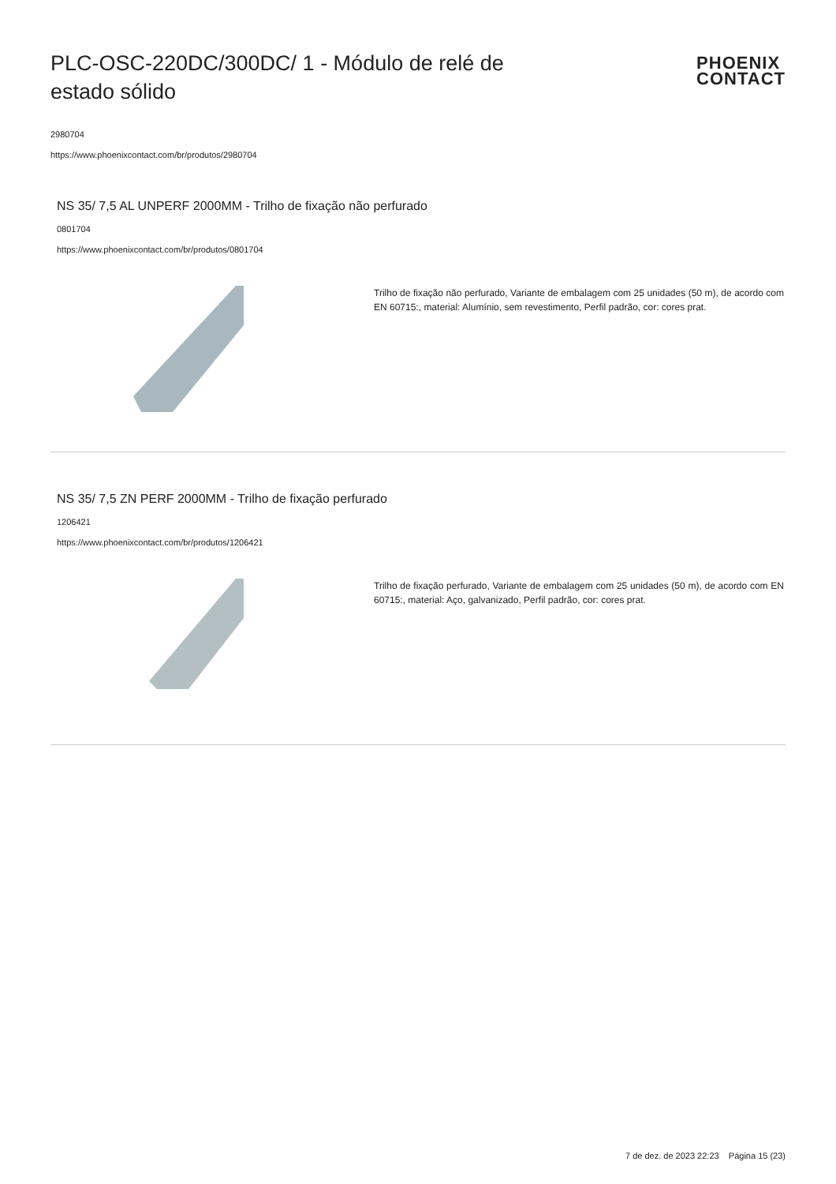PLC-OSC-220DC/300DC/ 1 - Módulo de relé de estado sólido
PHOENIX
CONTACT
2980704
https://www.phoenixcontact.com/br/produtos/2980704
NS 35/ 7,5 AL UNPERF 2000MM - Trilho de fixação não perfurado
0801704
https://www.phoenixcontact.com/br/produtos/0801704
Trilho de fixação não perfurado, Variante de embalagem com 25 unidades (50 m), de acordo com EN 60715:, material: Alumínio, sem revestimento, Perfil padrão, cor: cores prat.
NS 35/ 7,5 ZN PERF 2000MM - Trilho de fixação perfurado
1206421
https://www.phoenixcontact.com/br/produtos/1206421
Trilho de fixação perfurado, Variante de embalagem com 25 unidades (50 m), de acordo com EN 60715:, material: Aço, galvanizado, Perfil padrão, cor: cores prat.
7 de dez. de 2023 22:23 Página 15 (23)